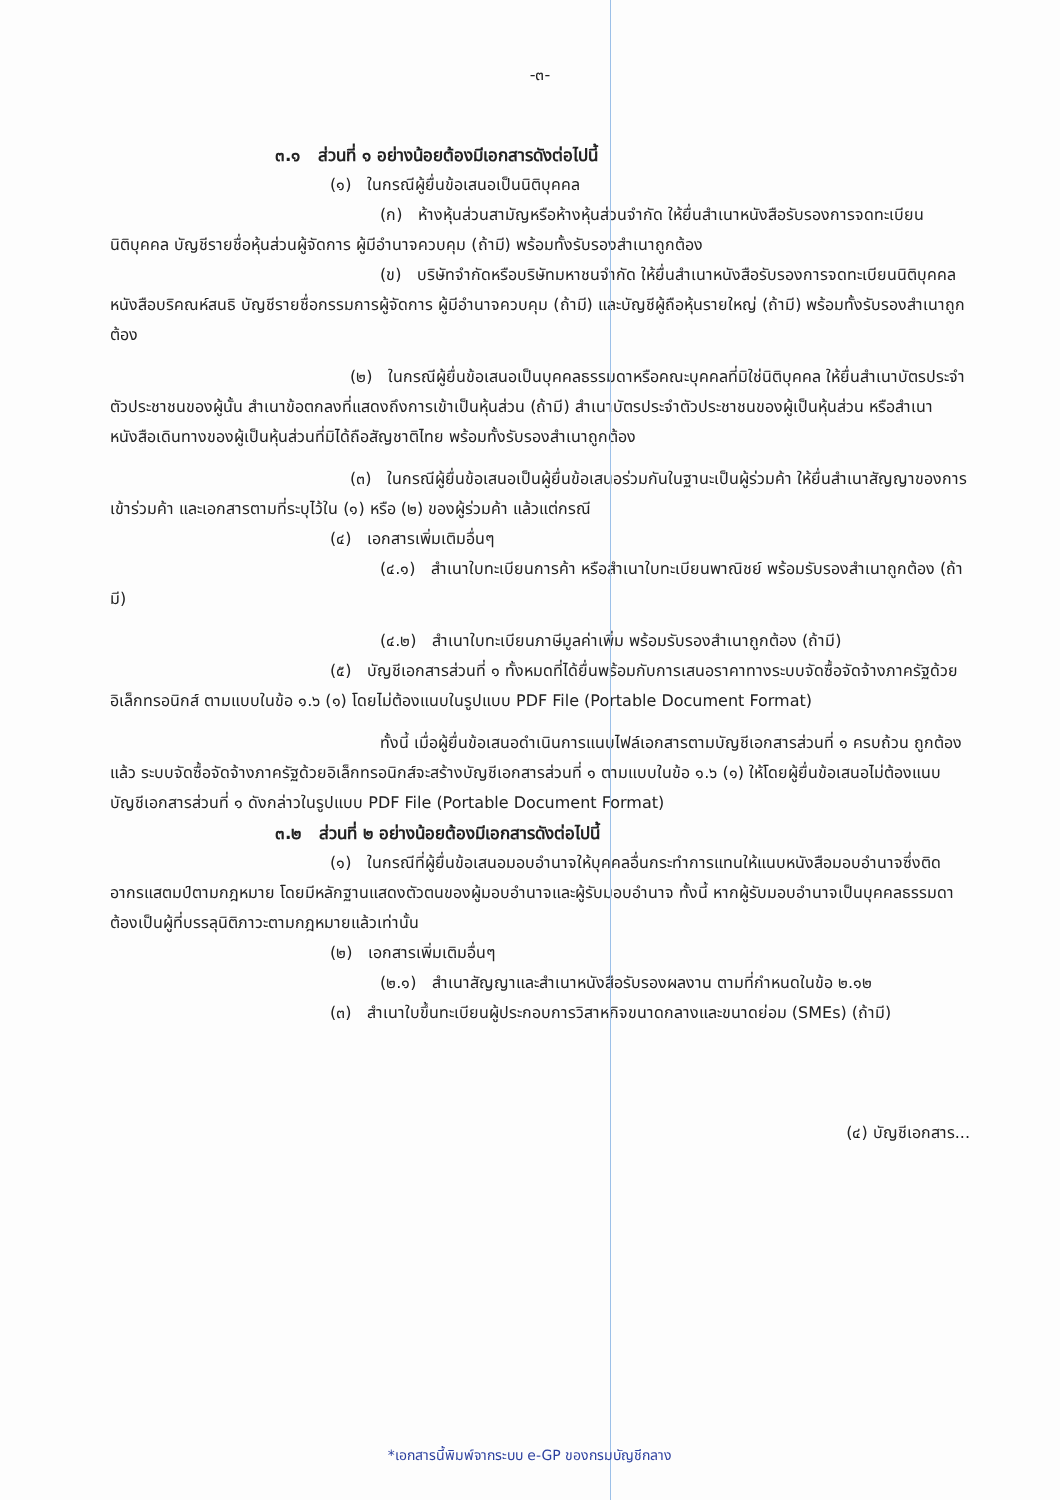-๓-
๓.๑ ส่วนที่ ๑ อย่างน้อยต้องมีเอกสารดังต่อไปนี้
(๑) ในกรณีผู้ยื่นข้อเสนอเป็นนิติบุคคล
(ก) ห้างหุ้นส่วนสามัญหรือห้างหุ้นส่วนจำกัด ให้ยื่นสำเนาหนังสือรับรองการจดทะเบียนนิติบุคคล บัญชีรายชื่อหุ้นส่วนผู้จัดการ ผู้มีอำนาจควบคุม (ถ้ามี) พร้อมทั้งรับรองสำเนาถูกต้อง
(ข) บริษัทจำกัดหรือบริษัทมหาชนจำกัด ให้ยื่นสำเนาหนังสือรับรองการจดทะเบียนนิติบุคคล หนังสือบริคณห์สนธิ บัญชีรายชื่อกรรมการผู้จัดการ ผู้มีอำนาจควบคุม (ถ้ามี) และบัญชีผู้ถือหุ้นรายใหญ่ (ถ้ามี) พร้อมทั้งรับรองสำเนาถูกต้อง
(๒) ในกรณีผู้ยื่นข้อเสนอเป็นบุคคลธรรมดาหรือคณะบุคคลที่มิใช่นิติบุคคล ให้ยื่นสำเนาบัตรประจำตัวประชาชนของผู้นั้น สำเนาข้อตกลงที่แสดงถึงการเข้าเป็นหุ้นส่วน (ถ้ามี) สำเนาบัตรประจำตัวประชาชนของผู้เป็นหุ้นส่วน หรือสำเนาหนังสือเดินทางของผู้เป็นหุ้นส่วนที่มิได้ถือสัญชาติไทย พร้อมทั้งรับรองสำเนาถูกต้อง
(๓) ในกรณีผู้ยื่นข้อเสนอเป็นผู้ยื่นข้อเสนอร่วมกันในฐานะเป็นผู้ร่วมค้า ให้ยื่นสำเนาสัญญาของการเข้าร่วมค้า และเอกสารตามที่ระบุไว้ใน (๑) หรือ (๒) ของผู้ร่วมค้า แล้วแต่กรณี
(๔) เอกสารเพิ่มเติมอื่นๆ
(๔.๑) สำเนาใบทะเบียนการค้า หรือสำเนาใบทะเบียนพาณิชย์ พร้อมรับรองสำเนาถูกต้อง (ถ้ามี)
(๔.๒) สำเนาใบทะเบียนภาษีมูลค่าเพิ่ม พร้อมรับรองสำเนาถูกต้อง (ถ้ามี)
(๕) บัญชีเอกสารส่วนที่ ๑ ทั้งหมดที่ได้ยื่นพร้อมกับการเสนอราคาทางระบบจัดซื้อจัดจ้างภาครัฐด้วยอิเล็กทรอนิกส์ ตามแบบในข้อ ๑.๖ (๑) โดยไม่ต้องแนบในรูปแบบ PDF File (Portable Document Format)
ทั้งนี้ เมื่อผู้ยื่นข้อเสนอดำเนินการแนบไฟล์เอกสารตามบัญชีเอกสารส่วนที่ ๑ ครบถ้วน ถูกต้องแล้ว ระบบจัดซื้อจัดจ้างภาครัฐด้วยอิเล็กทรอนิกส์จะสร้างบัญชีเอกสารส่วนที่ ๑ ตามแบบในข้อ ๑.๖ (๑) ให้โดยผู้ยื่นข้อเสนอไม่ต้องแนบบัญชีเอกสารส่วนที่ ๑ ดังกล่าวในรูปแบบ PDF File (Portable Document Format)
๓.๒ ส่วนที่ ๒ อย่างน้อยต้องมีเอกสารดังต่อไปนี้
(๑) ในกรณีที่ผู้ยื่นข้อเสนอมอบอำนาจให้บุคคลอื่นกระทำการแทนให้แนบหนังสือมอบอำนาจซึ่งติดอากรแสตมป์ตามกฎหมาย โดยมีหลักฐานแสดงตัวตนของผู้มอบอำนาจและผู้รับมอบอำนาจ ทั้งนี้ หากผู้รับมอบอำนาจเป็นบุคคลธรรมดาต้องเป็นผู้ที่บรรลุนิติภาวะตามกฎหมายแล้วเท่านั้น
(๒) เอกสารเพิ่มเติมอื่นๆ
(๒.๑) สำเนาสัญญาและสำเนาหนังสือรับรองผลงาน ตามที่กำหนดในข้อ ๒.๑๒
(๓) สำเนาใบขึ้นทะเบียนผู้ประกอบการวิสาหกิจขนาดกลางและขนาดย่อม (SMEs) (ถ้ามี)
(๔) บัญชีเอกสาร...
*เอกสารนี้พิมพ์จากระบบ e-GP ของกรมบัญชีกลาง